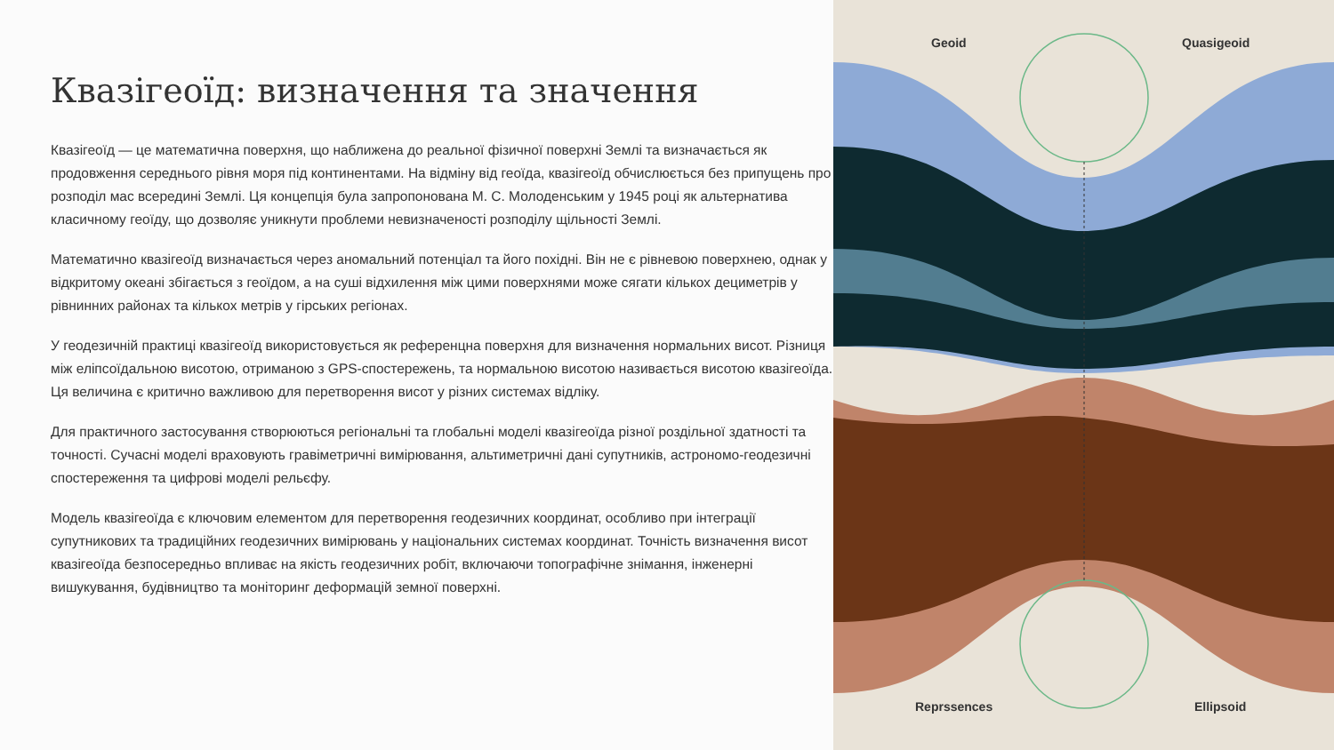Квазігеоїд: визначення та значення
Квазігеоїд — це математична поверхня, що наближена до реальної фізичної поверхні Землі та визначається як продовження середнього рівня моря під континентами. На відміну від геоїда, квазігеоїд обчислюється без припущень про розподіл мас всередині Землі. Ця концепція була запропонована М. С. Молоденським у 1945 році як альтернатива класичному геоїду, що дозволяє уникнути проблеми невизначеності розподілу щільності Землі.
Математично квазігеоїд визначається через аномальний потенціал та його похідні. Він не є рівневою поверхнею, однак у відкритому океані збігається з геоїдом, а на суші відхилення між цими поверхнями може сягати кількох дециметрів у рівнинних районах та кількох метрів у гірських регіонах.
У геодезичній практиці квазігеоїд використовується як референцна поверхня для визначення нормальних висот. Різниця між еліпсоїдальною висотою, отриманою з GPS-спостережень, та нормальною висотою називається висотою квазігеоїда. Ця величина є критично важливою для перетворення висот у різних системах відліку.
Для практичного застосування створюються регіональні та глобальні моделі квазігеоїда різної роздільної здатності та точності. Сучасні моделі враховують гравіметричні вимірювання, альтиметричні дані супутників, астрономо-геодезичні спостереження та цифрові моделі рельєфу.
Модель квазігеоїда є ключовим елементом для перетворення геодезичних координат, особливо при інтеграції супутникових та традиційних геодезичних вимірювань у національних системах координат. Точність визначення висот квазігеоїда безпосередньо впливає на якість геодезичних робіт, включаючи топографічне знімання, інженерні вишукування, будівництво та моніторинг деформацій земної поверхні.
Geoid Quasigeoid
Reprssences Ellipsoid